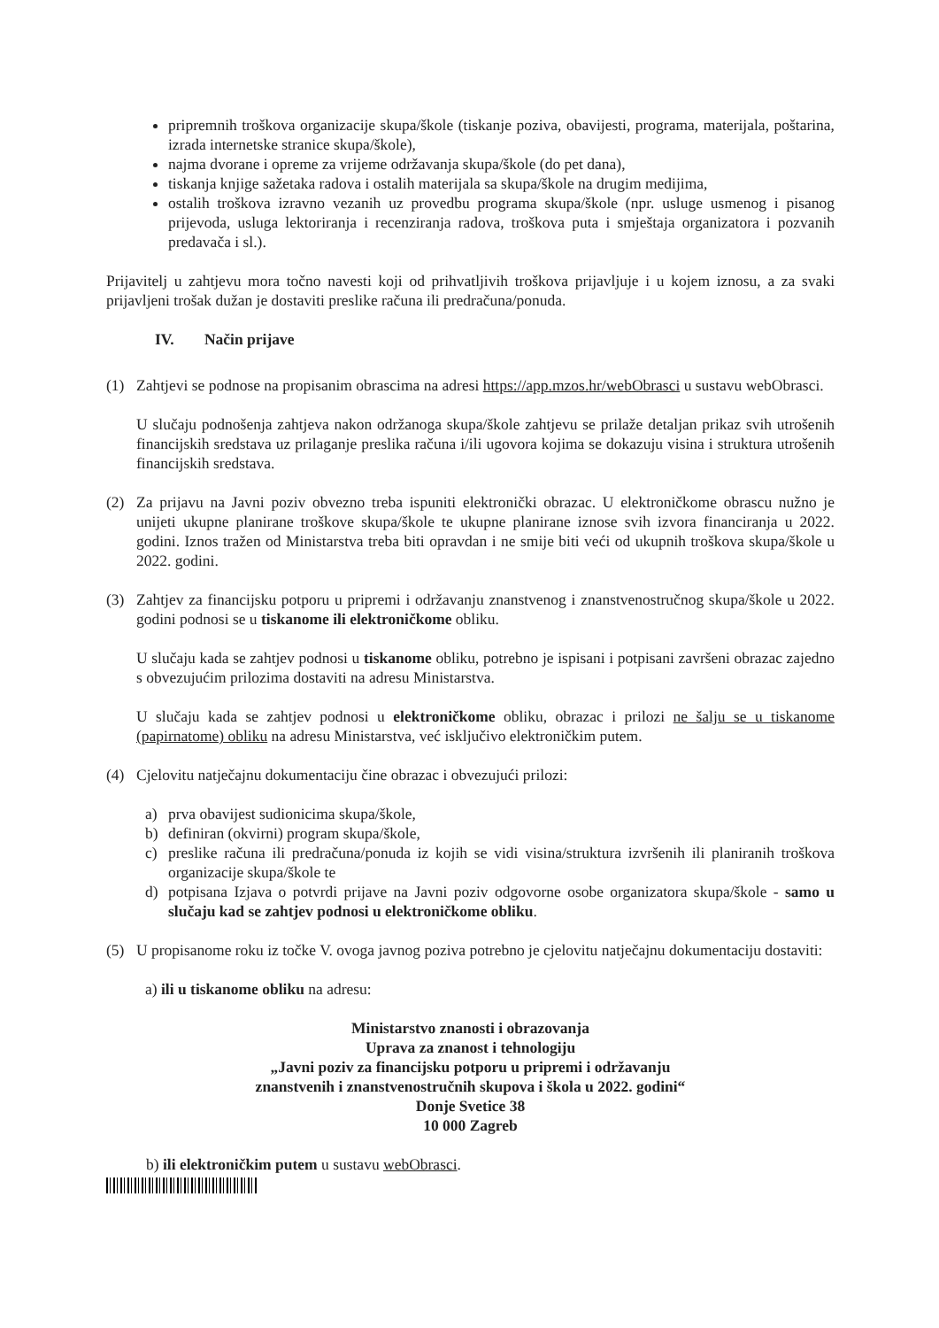pripremnih troškova organizacije skupa/škole (tiskanje poziva, obavijesti, programa, materijala, poštarina, izrada internetske stranice skupa/škole),
najma dvorane i opreme za vrijeme održavanja skupa/škole (do pet dana),
tiskanja knjige sažetaka radova i ostalih materijala sa skupa/škole na drugim medijima,
ostalih troškova izravno vezanih uz provedbu programa skupa/škole (npr. usluge usmenog i pisanog prijevoda, usluga lektoriranja i recenziranja radova, troškova puta i smještaja organizatora i pozvanih predavača i sl.).
Prijavitelj u zahtjevu mora točno navesti koji od prihvatljivih troškova prijavljuje i u kojem iznosu, a za svaki prijavljeni trošak dužan je dostaviti preslike računa ili predračuna/ponuda.
IV. Način prijave
(1) Zahtjevi se podnose na propisanim obrascima na adresi https://app.mzos.hr/webObrasci u sustavu webObrasci.
U slučaju podnošenja zahtjeva nakon održanoga skupa/škole zahtjevu se prilaže detaljan prikaz svih utrošenih financijskih sredstava uz prilaganje preslika računa i/ili ugovora kojima se dokazuju visina i struktura utrošenih financijskih sredstava.
(2) Za prijavu na Javni poziv obvezno treba ispuniti elektronički obrazac. U elektroničkome obrascu nužno je unijeti ukupne planirane troškove skupa/škole te ukupne planirane iznose svih izvora financiranja u 2022. godini. Iznos tražen od Ministarstva treba biti opravdan i ne smije biti veći od ukupnih troškova skupa/škole u 2022. godini.
(3) Zahtjev za financijsku potporu u pripremi i održavanju znanstvenog i znanstvenostručnog skupa/škole u 2022. godini podnosi se u tiskanome ili elektroničkome obliku.
U slučaju kada se zahtjev podnosi u tiskanome obliku, potrebno je ispisani i potpisani završeni obrazac zajedno s obvezujućim prilozima dostaviti na adresu Ministarstva.
U slučaju kada se zahtjev podnosi u elektroničkome obliku, obrazac i prilozi ne šalju se u tiskanome (papirnatome) obliku na adresu Ministarstva, već isključivo elektroničkim putem.
(4) Cjelovitu natječajnu dokumentaciju čine obrazac i obvezujući prilozi:
a) prva obavijest sudionicima skupa/škole,
b) definiran (okvirni) program skupa/škole,
c) preslike računa ili predračuna/ponuda iz kojih se vidi visina/struktura izvršenih ili planiranih troškova organizacije skupa/škole te
d) potpisana Izjava o potvrdi prijave na Javni poziv odgovorne osobe organizatora skupa/škole - samo u slučaju kad se zahtjev podnosi u elektroničkome obliku.
(5) U propisanome roku iz točke V. ovoga javnog poziva potrebno je cjelovitu natječajnu dokumentaciju dostaviti:
a) ili u tiskanome obliku na adresu:
Ministarstvo znanosti i obrazovanja
Uprava za znanost i tehnologiju
„Javni poziv za financijsku potporu u pripremi i održavanju
znanstvenih i znanstvenostručnih skupova i škola u 2022. godini“
Donje Svetice 38
10 000 Zagreb
b) ili elektroničkim putem u sustavu webObrasci.